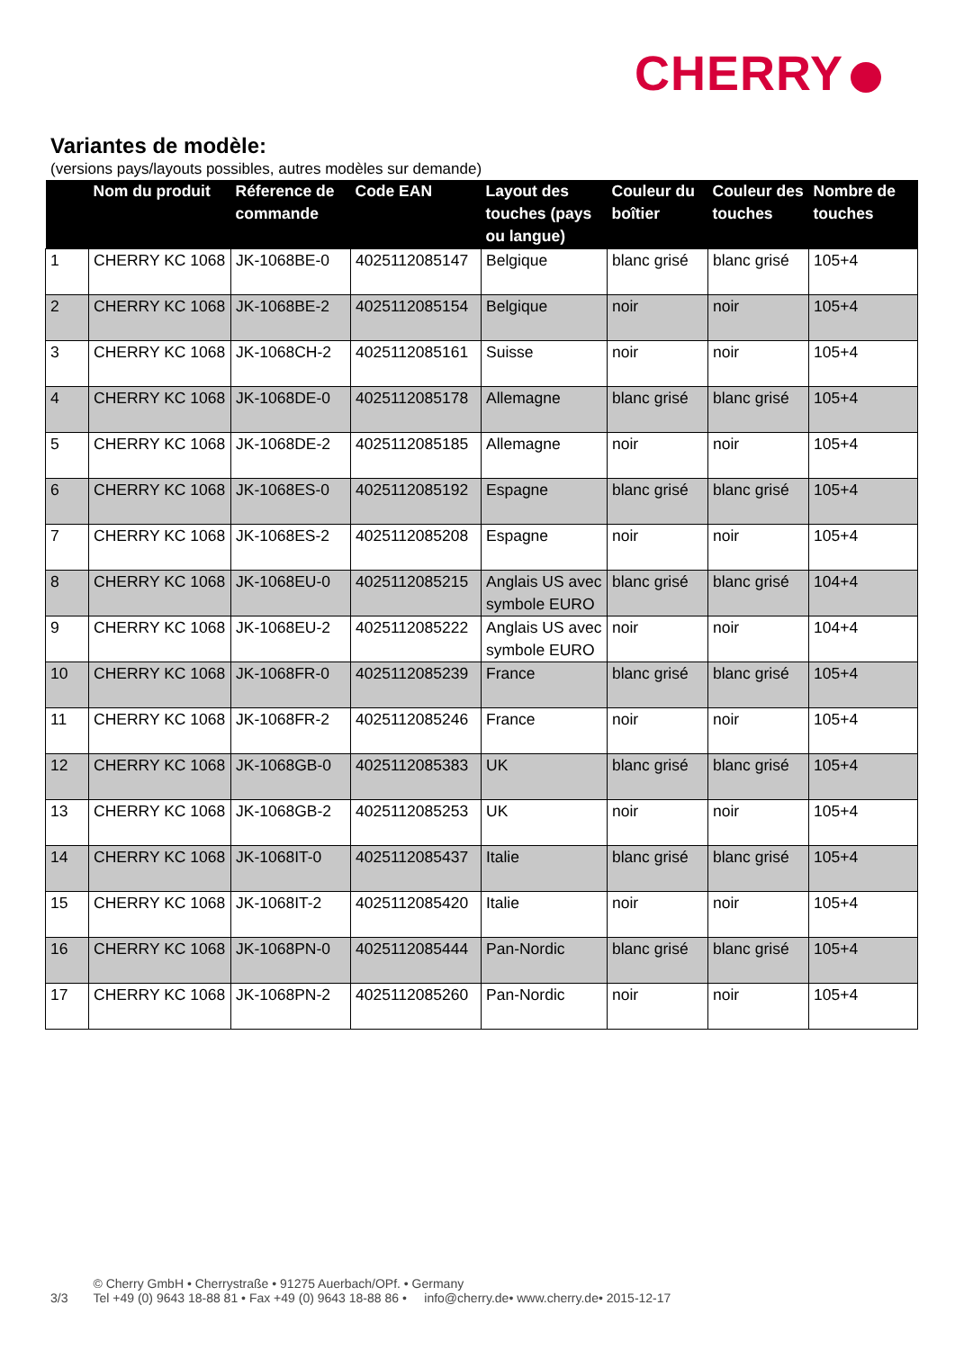CHERRY
Variantes de modèle:
(versions pays/layouts possibles, autres modèles sur demande)
| | Nom du produit | Réference de commande | Code EAN | Layout des touches (pays ou langue) | Couleur du boîtier | Couleur des touches | Nombre de touches |
| --- | --- | --- | --- | --- | --- | --- | --- |
| 1 | CHERRY KC 1068 | JK-1068BE-0 | 4025112085147 | Belgique | blanc grisé | blanc grisé | 105+4 |
| 2 | CHERRY KC 1068 | JK-1068BE-2 | 4025112085154 | Belgique | noir | noir | 105+4 |
| 3 | CHERRY KC 1068 | JK-1068CH-2 | 4025112085161 | Suisse | noir | noir | 105+4 |
| 4 | CHERRY KC 1068 | JK-1068DE-0 | 4025112085178 | Allemagne | blanc grisé | blanc grisé | 105+4 |
| 5 | CHERRY KC 1068 | JK-1068DE-2 | 4025112085185 | Allemagne | noir | noir | 105+4 |
| 6 | CHERRY KC 1068 | JK-1068ES-0 | 4025112085192 | Espagne | blanc grisé | blanc grisé | 105+4 |
| 7 | CHERRY KC 1068 | JK-1068ES-2 | 4025112085208 | Espagne | noir | noir | 105+4 |
| 8 | CHERRY KC 1068 | JK-1068EU-0 | 4025112085215 | Anglais US avec symbole EURO | blanc grisé | blanc grisé | 104+4 |
| 9 | CHERRY KC 1068 | JK-1068EU-2 | 4025112085222 | Anglais US avec symbole EURO | noir | noir | 104+4 |
| 10 | CHERRY KC 1068 | JK-1068FR-0 | 4025112085239 | France | blanc grisé | blanc grisé | 105+4 |
| 11 | CHERRY KC 1068 | JK-1068FR-2 | 4025112085246 | France | noir | noir | 105+4 |
| 12 | CHERRY KC 1068 | JK-1068GB-0 | 4025112085383 | UK | blanc grisé | blanc grisé | 105+4 |
| 13 | CHERRY KC 1068 | JK-1068GB-2 | 4025112085253 | UK | noir | noir | 105+4 |
| 14 | CHERRY KC 1068 | JK-1068IT-0 | 4025112085437 | Italie | blanc grisé | blanc grisé | 105+4 |
| 15 | CHERRY KC 1068 | JK-1068IT-2 | 4025112085420 | Italie | noir | noir | 105+4 |
| 16 | CHERRY KC 1068 | JK-1068PN-0 | 4025112085444 | Pan-Nordic | blanc grisé | blanc grisé | 105+4 |
| 17 | CHERRY KC 1068 | JK-1068PN-2 | 4025112085260 | Pan-Nordic | noir | noir | 105+4 |
3/3
© Cherry GmbH • Cherrystraße • 91275 Auerbach/OPf. • Germany
Tel +49 (0) 9643 18-88 81 • Fax +49 (0) 9643 18-88 86 • info@cherry.de• www.cherry.de• 2015-12-17